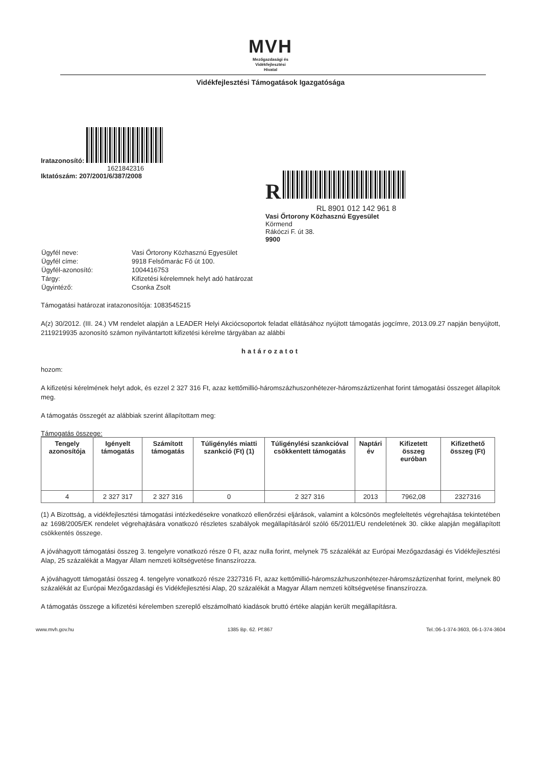MVH
Mezőgazdasági és
Vidékfejlesztési
Hivatal
Vidékfejlesztési Támogatások Igazgatósága
Iratazonosító:
1621842316
Iktatószám: 207/2001/6/387/2008
R
RL 8901 012 142 961 8
Vasi Őrtorony Közhasznú Egyesület
Körmend
Rákóczi F. út 38.
9900
| Ügyfél neve: | Vasi Őrtorony Közhasznú Egyesület |
| Ügyfél címe: | 9918 Felsőmarác Fő út 100. |
| Ügyfél-azonosító: | 1004416753 |
| Tárgy: | Kifizetési kérelemnek helyt adó határozat |
| Ügyintéző: | Csonka Zsolt |
Támogatási határozat iratazonosítója: 1083545215
A(z) 30/2012. (III. 24.) VM rendelet alapján a LEADER Helyi Akciócsoportok feladat ellátásához nyújtott támogatás jogcímre, 2013.09.27 napján benyújtott, 2119219935 azonosító számon nyilvántartott kifizetési kérelme tárgyában az alábbi
határozatot
hozom:
A kifizetési kérelmének helyt adok, és ezzel 2 327 316 Ft, azaz kettőmillió-háromszázhuszonhétezer-háromszáztizenhat forint támogatási összeget állapítok meg.
A támogatás összegét az alábbiak szerint állapítottam meg:
Támogatás összege:
| Tengely azonosítója | Igényelt támogatás | Számított támogatás | Túligénylés miatti szankció (Ft) (1) | Túligénylési szankcióval csökkentett támogatás | Naptári év | Kifizetett összeg euróban | Kifizethető összeg (Ft) |
| --- | --- | --- | --- | --- | --- | --- | --- |
| 4 | 2 327 317 | 2 327 316 | 0 | 2 327 316 | 2013 | 7962,08 | 2327316 |
(1) A Bizottság, a vidékfejlesztési támogatási intézkedésekre vonatkozó ellenőrzési eljárások, valamint a kölcsönös megfeleltetés végrehajtása tekintetében az 1698/2005/EK rendelet végrehajtására vonatkozó részletes szabályok megállapításáról szóló 65/2011/EU rendeletének 30. cikke alapján megállapított csökkentés összege.
A jóváhagyott támogatási összeg 3. tengelyre vonatkozó része 0 Ft, azaz nulla forint, melynek 75 százalékát az Európai Mezőgazdasági és Vidékfejlesztési Alap, 25 százalékát a Magyar Állam nemzeti költségvetése finanszírozza.
A jóváhagyott támogatási összeg 4. tengelyre vonatkozó része 2327316 Ft, azaz kettőmillió-háromszázhuszonhétezer-háromszáztizenhat forint, melynek 80 százalékát az Európai Mezőgazdasági és Vidékfejlesztési Alap, 20 százalékát a Magyar Állam nemzeti költségvetése finanszírozza.
A támogatás összege a kifizetési kérelemben szereplő elszámolható kiadások bruttó értéke alapján került megállapításra.
www.mvh.gov.hu 1385 Bp. 62. Pf:867 Tel.:06-1-374-3603, 06-1-374-3604